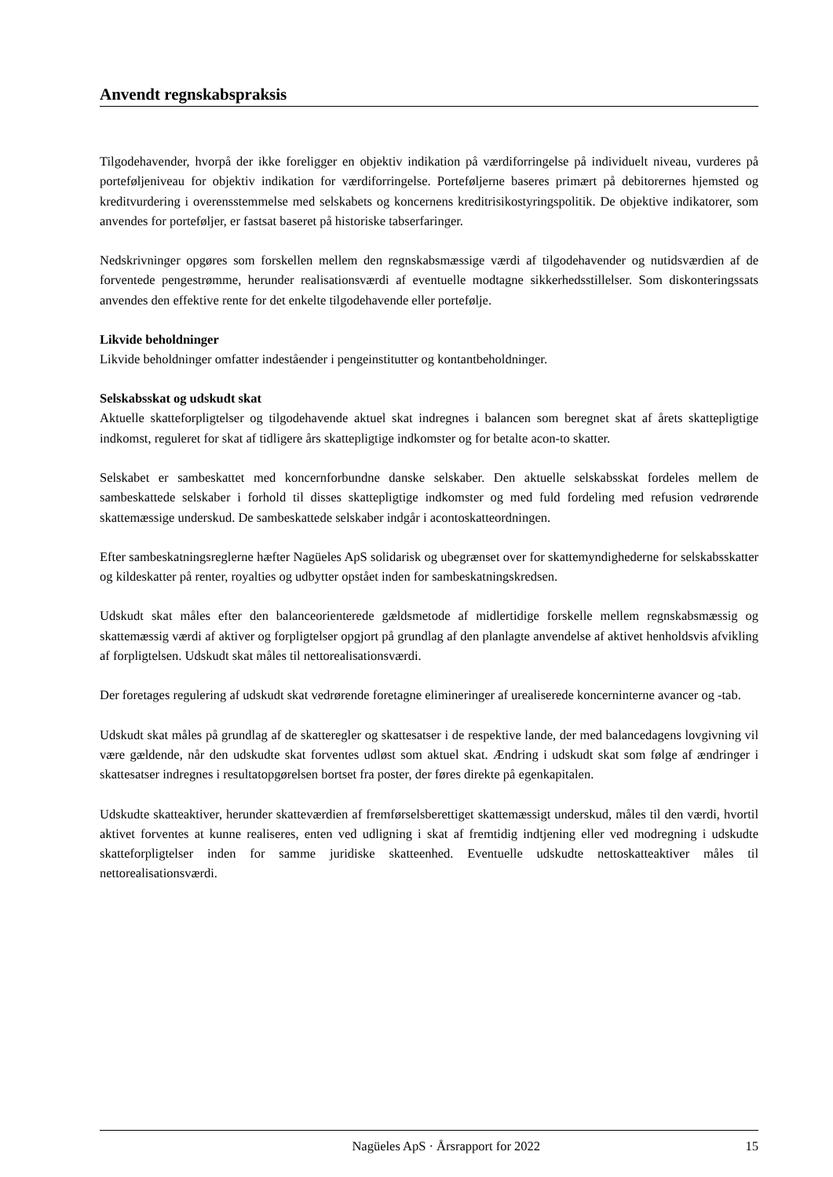Anvendt regnskabspraksis
Tilgodehavender, hvorpå der ikke foreligger en objektiv indikation på værdiforringelse på individuelt niveau, vurderes på porteføljeniveau for objektiv indikation for værdiforringelse. Porteføljerne baseres primært på debitorernes hjemsted og kreditvurdering i overensstemmelse med selskabets og koncernens kreditrisikostyringspolitik. De objektive indikatorer, som anvendes for porteføljer, er fastsat baseret på historiske tabserfaringer.
Nedskrivninger opgøres som forskellen mellem den regnskabsmæssige værdi af tilgodehavender og nutidsværdien af de forventede pengestrømme, herunder realisationsværdi af eventuelle modtagne sikkerhedsstillelser. Som diskonteringssats anvendes den effektive rente for det enkelte tilgodehavende eller portefølje.
Likvide beholdninger
Likvide beholdninger omfatter indeståender i pengeinstitutter og kontantbeholdninger.
Selskabsskat og udskudt skat
Aktuelle skatteforpligtelser og tilgodehavende aktuel skat indregnes i balancen som beregnet skat af årets skattepligtige indkomst, reguleret for skat af tidligere års skattepligtige indkomster og for betalte acon-to skatter.
Selskabet er sambeskattet med koncernforbundne danske selskaber. Den aktuelle selskabsskat fordeles mellem de sambeskattede selskaber i forhold til disses skattepligtige indkomster og med fuld fordeling med refusion vedrørende skattemæssige underskud. De sambeskattede selskaber indgår i acontoskatteordningen.
Efter sambeskatningsreglerne hæfter Nagüeles ApS solidarisk og ubegrænset over for skattemyndighederne for selskabsskatter og kildeskatter på renter, royalties og udbytter opstået inden for sambeskatningskredsen.
Udskudt skat måles efter den balanceorienterede gældsmetode af midlertidige forskelle mellem regnskabsmæssig og skattemæssig værdi af aktiver og forpligtelser opgjort på grundlag af den planlagte anvendelse af aktivet henholdsvis afvikling af forpligtelsen. Udskudt skat måles til nettorealisationsværdi.
Der foretages regulering af udskudt skat vedrørende foretagne elimineringer af urealiserede koncerninterne avancer og -tab.
Udskudt skat måles på grundlag af de skatteregler og skattesatser i de respektive lande, der med balancedagens lovgivning vil være gældende, når den udskudte skat forventes udløst som aktuel skat. Ændring i udskudt skat som følge af ændringer i skattesatser indregnes i resultatopgørelsen bortset fra poster, der føres direkte på egenkapitalen.
Udskudte skatteaktiver, herunder skatteværdien af fremførselsberettiget skattemæssigt underskud, måles til den værdi, hvortil aktivet forventes at kunne realiseres, enten ved udligning i skat af fremtidig indtjening eller ved modregning i udskudte skatteforpligtelser inden for samme juridiske skatteenhed. Eventuelle udskudte nettoskatteaktiver måles til nettorealisationsværdi.
Nagüeles ApS · Årsrapport for 2022 15